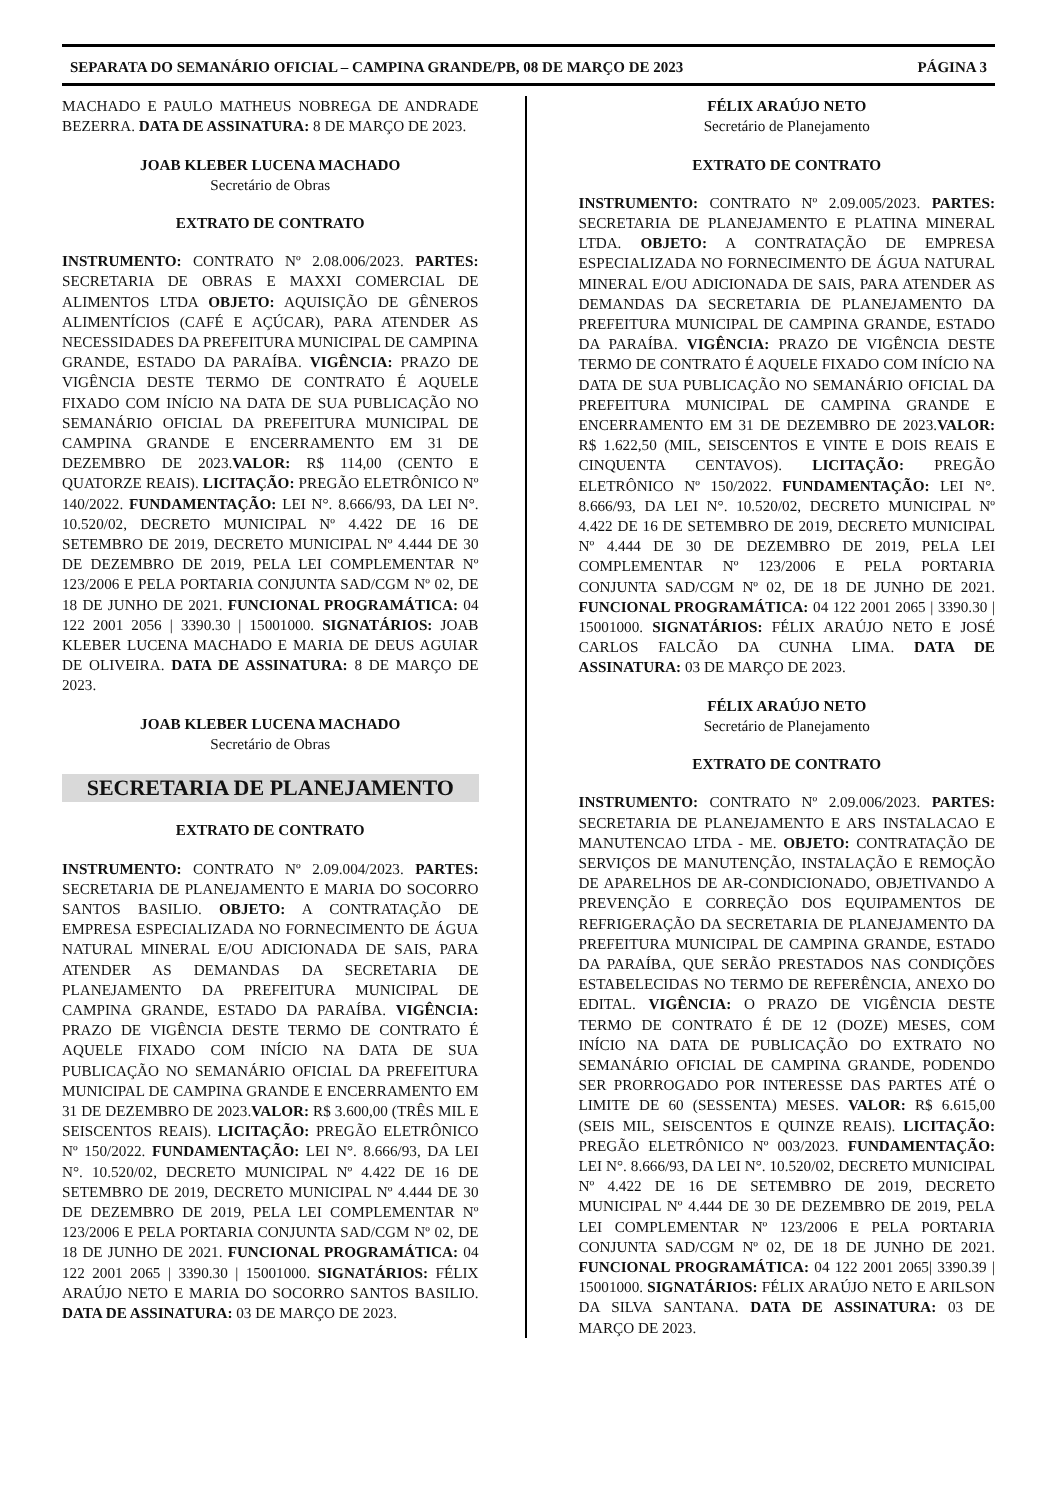SEPARATA DO SEMANÁRIO OFICIAL – CAMPINA GRANDE/PB, 08 DE MARÇO DE 2023 PÁGINA 3
MACHADO E PAULO MATHEUS NOBREGA DE ANDRADE BEZERRA. DATA DE ASSINATURA: 8 DE MARÇO DE 2023.
JOAB KLEBER LUCENA MACHADO
Secretário de Obras
EXTRATO DE CONTRATO
INSTRUMENTO: CONTRATO Nº 2.08.006/2023. PARTES: SECRETARIA DE OBRAS E MAXXI COMERCIAL DE ALIMENTOS LTDA OBJETO: AQUISIÇÃO DE GÊNEROS ALIMENTÍCIOS (CAFÉ E AÇÚCAR), PARA ATENDER AS NECESSIDADES DA PREFEITURA MUNICIPAL DE CAMPINA GRANDE, ESTADO DA PARAÍBA. VIGÊNCIA: PRAZO DE VIGÊNCIA DESTE TERMO DE CONTRATO É AQUELE FIXADO COM INÍCIO NA DATA DE SUA PUBLICAÇÃO NO SEMANÁRIO OFICIAL DA PREFEITURA MUNICIPAL DE CAMPINA GRANDE E ENCERRAMENTO EM 31 DE DEZEMBRO DE 2023.VALOR: R$ 114,00 (CENTO E QUATORZE REAIS). LICITAÇÃO: PREGÃO ELETRÔNICO Nº 140/2022. FUNDAMENTAÇÃO: LEI N°. 8.666/93, DA LEI N°. 10.520/02, DECRETO MUNICIPAL Nº 4.422 DE 16 DE SETEMBRO DE 2019, DECRETO MUNICIPAL Nº 4.444 DE 30 DE DEZEMBRO DE 2019, PELA LEI COMPLEMENTAR Nº 123/2006 E PELA PORTARIA CONJUNTA SAD/CGM Nº 02, DE 18 DE JUNHO DE 2021. FUNCIONAL PROGRAMÁTICA: 04 122 2001 2056 | 3390.30 | 15001000. SIGNATÁRIOS: JOAB KLEBER LUCENA MACHADO E MARIA DE DEUS AGUIAR DE OLIVEIRA. DATA DE ASSINATURA: 8 DE MARÇO DE 2023.
JOAB KLEBER LUCENA MACHADO
Secretário de Obras
SECRETARIA DE PLANEJAMENTO
EXTRATO DE CONTRATO
INSTRUMENTO: CONTRATO Nº 2.09.004/2023. PARTES: SECRETARIA DE PLANEJAMENTO E MARIA DO SOCORRO SANTOS BASILIO. OBJETO: A CONTRATAÇÃO DE EMPRESA ESPECIALIZADA NO FORNECIMENTO DE ÁGUA NATURAL MINERAL E/OU ADICIONADA DE SAIS, PARA ATENDER AS DEMANDAS DA SECRETARIA DE PLANEJAMENTO DA PREFEITURA MUNICIPAL DE CAMPINA GRANDE, ESTADO DA PARAÍBA. VIGÊNCIA: PRAZO DE VIGÊNCIA DESTE TERMO DE CONTRATO É AQUELE FIXADO COM INÍCIO NA DATA DE SUA PUBLICAÇÃO NO SEMANÁRIO OFICIAL DA PREFEITURA MUNICIPAL DE CAMPINA GRANDE E ENCERRAMENTO EM 31 DE DEZEMBRO DE 2023.VALOR: R$ 3.600,00 (TRÊS MIL E SEISCENTOS REAIS). LICITAÇÃO: PREGÃO ELETRÔNICO Nº 150/2022. FUNDAMENTAÇÃO: LEI N°. 8.666/93, DA LEI N°. 10.520/02, DECRETO MUNICIPAL Nº 4.422 DE 16 DE SETEMBRO DE 2019, DECRETO MUNICIPAL Nº 4.444 DE 30 DE DEZEMBRO DE 2019, PELA LEI COMPLEMENTAR Nº 123/2006 E PELA PORTARIA CONJUNTA SAD/CGM Nº 02, DE 18 DE JUNHO DE 2021. FUNCIONAL PROGRAMÁTICA: 04 122 2001 2065 | 3390.30 | 15001000. SIGNATÁRIOS: FÉLIX ARAÚJO NETO E MARIA DO SOCORRO SANTOS BASILIO. DATA DE ASSINATURA: 03 DE MARÇO DE 2023.
FÉLIX ARAÚJO NETO
Secretário de Planejamento
EXTRATO DE CONTRATO
INSTRUMENTO: CONTRATO Nº 2.09.005/2023. PARTES: SECRETARIA DE PLANEJAMENTO E PLATINA MINERAL LTDA. OBJETO: A CONTRATAÇÃO DE EMPRESA ESPECIALIZADA NO FORNECIMENTO DE ÁGUA NATURAL MINERAL E/OU ADICIONADA DE SAIS, PARA ATENDER AS DEMANDAS DA SECRETARIA DE PLANEJAMENTO DA PREFEITURA MUNICIPAL DE CAMPINA GRANDE, ESTADO DA PARAÍBA. VIGÊNCIA: PRAZO DE VIGÊNCIA DESTE TERMO DE CONTRATO É AQUELE FIXADO COM INÍCIO NA DATA DE SUA PUBLICAÇÃO NO SEMANÁRIO OFICIAL DA PREFEITURA MUNICIPAL DE CAMPINA GRANDE E ENCERRAMENTO EM 31 DE DEZEMBRO DE 2023.VALOR: R$ 1.622,50 (MIL, SEISCENTOS E VINTE E DOIS REAIS E CINQUENTA CENTAVOS). LICITAÇÃO: PREGÃO ELETRÔNICO Nº 150/2022. FUNDAMENTAÇÃO: LEI N°. 8.666/93, DA LEI N°. 10.520/02, DECRETO MUNICIPAL Nº 4.422 DE 16 DE SETEMBRO DE 2019, DECRETO MUNICIPAL Nº 4.444 DE 30 DE DEZEMBRO DE 2019, PELA LEI COMPLEMENTAR Nº 123/2006 E PELA PORTARIA CONJUNTA SAD/CGM Nº 02, DE 18 DE JUNHO DE 2021. FUNCIONAL PROGRAMÁTICA: 04 122 2001 2065 | 3390.30 | 15001000. SIGNATÁRIOS: FÉLIX ARAÚJO NETO E JOSÉ CARLOS FALCÃO DA CUNHA LIMA. DATA DE ASSINATURA: 03 DE MARÇO DE 2023.
FÉLIX ARAÚJO NETO
Secretário de Planejamento
EXTRATO DE CONTRATO
INSTRUMENTO: CONTRATO Nº 2.09.006/2023. PARTES: SECRETARIA DE PLANEJAMENTO E ARS INSTALACAO E MANUTENCAO LTDA - ME. OBJETO: CONTRATAÇÃO DE SERVIÇOS DE MANUTENÇÃO, INSTALAÇÃO E REMOÇÃO DE APARELHOS DE AR-CONDICIONADO, OBJETIVANDO A PREVENÇÃO E CORREÇÃO DOS EQUIPAMENTOS DE REFRIGERAÇÃO DA SECRETARIA DE PLANEJAMENTO DA PREFEITURA MUNICIPAL DE CAMPINA GRANDE, ESTADO DA PARAÍBA, QUE SERÃO PRESTADOS NAS CONDIÇÕES ESTABELECIDAS NO TERMO DE REFERÊNCIA, ANEXO DO EDITAL. VIGÊNCIA: O PRAZO DE VIGÊNCIA DESTE TERMO DE CONTRATO É DE 12 (DOZE) MESES, COM INÍCIO NA DATA DE PUBLICAÇÃO DO EXTRATO NO SEMANÁRIO OFICIAL DE CAMPINA GRANDE, PODENDO SER PRORROGADO POR INTERESSE DAS PARTES ATÉ O LIMITE DE 60 (SESSENTA) MESES. VALOR: R$ 6.615,00 (SEIS MIL, SEISCENTOS E QUINZE REAIS). LICITAÇÃO: PREGÃO ELETRÔNICO Nº 003/2023. FUNDAMENTAÇÃO: LEI N°. 8.666/93, DA LEI N°. 10.520/02, DECRETO MUNICIPAL Nº 4.422 DE 16 DE SETEMBRO DE 2019, DECRETO MUNICIPAL Nº 4.444 DE 30 DE DEZEMBRO DE 2019, PELA LEI COMPLEMENTAR Nº 123/2006 E PELA PORTARIA CONJUNTA SAD/CGM Nº 02, DE 18 DE JUNHO DE 2021. FUNCIONAL PROGRAMÁTICA: 04 122 2001 2065| 3390.39 | 15001000. SIGNATÁRIOS: FÉLIX ARAÚJO NETO E ARILSON DA SILVA SANTANA. DATA DE ASSINATURA: 03 DE MARÇO DE 2023.